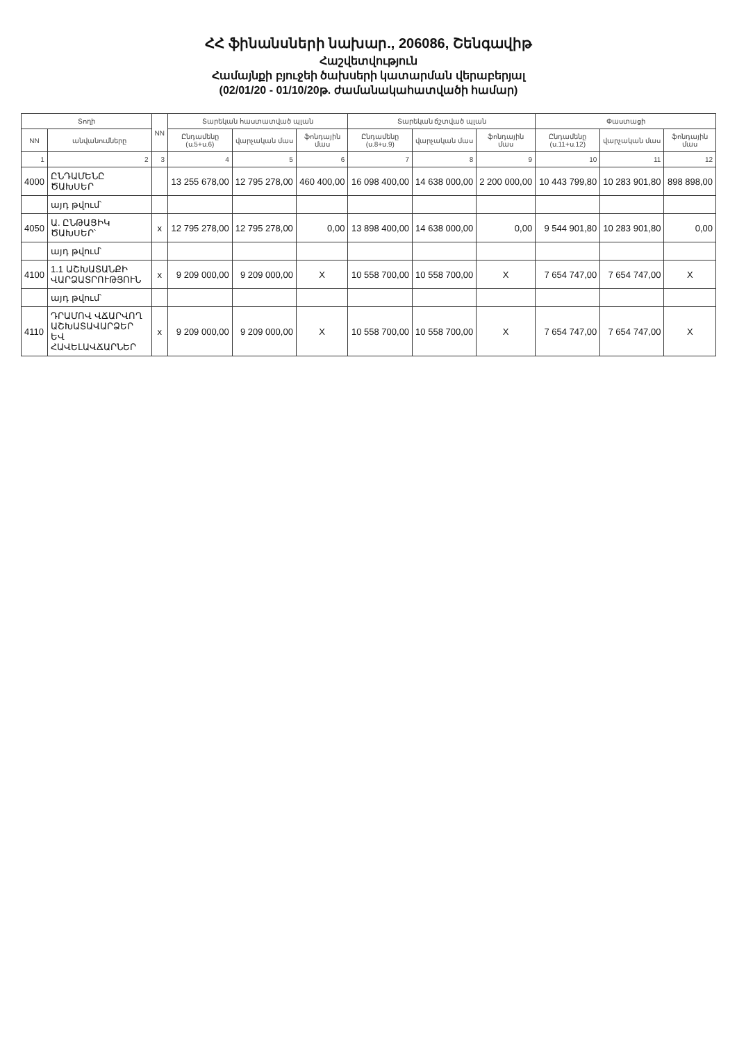ՀՀ ֆինանսների նախար., 206086, Շենգավիթ
Հաշվետվություն
Համայնքի բյուջեի ծախսերի կատարման վերաբերյալ
(02/01/20 - 01/10/20թ. ժամանակահատվածի համար)
| Տողի | | NN | Տարեկան հաստատված պլան | | | Տարեկան ճշտված պլան | | | Փաստացի | | |
| --- | --- | --- | --- | --- | --- | --- | --- | --- | --- | --- | --- |
| NN | անվանումները | | Ընդամենը (ս.5+ս.6) | վարչական մաս | ֆոնդային մաս | Ընդամենը (ս.8+ս.9) | վարչական մաս | ֆոնդային մաս | Ընդամենը (ս.11+ս.12) | վարչական մաս | ֆոնդային մաս |
| 1 | 2 | 3 | 4 | 5 | 6 | 7 | 8 | 9 | 10 | 11 | 12 |
| 4000 | ԸՆԴԱՄԵՆԸ ԾԱԽՍԵՐ | | 13 255 678,00 | 12 795 278,00 | 460 400,00 | 16 098 400,00 | 14 638 000,00 | 2 200 000,00 | 10 443 799,80 | 10 283 901,80 | 898 898,00 |
| | այդ թվում` | | | | | | | | | | |
| 4050 | Ա. ԸՆԹԱՑԻԿ ԾԱԽՍԵՐ՝ | x | 12 795 278,00 | 12 795 278,00 | 0,00 | 13 898 400,00 | 14 638 000,00 | 0,00 | 9 544 901,80 | 10 283 901,80 | 0,00 |
| | այդ թվում` | | | | | | | | | | |
| 4100 | 1.1 ԱՇԽԱՏԱՆՔԻ ՎԱՐՁԱՏՐՈՒԹՅՈՒՆ | x | 9 209 000,00 | 9 209 000,00 | X | 10 558 700,00 | 10 558 700,00 | X | 7 654 747,00 | 7 654 747,00 | X |
| | այդ թվում` | | | | | | | | | | |
| 4110 | ԴՐԱՄՈՎ ՎՃԱՐՎՈՂ ԱՇԽԱՏԱՎԱՐՁԵՐ ԵՎ ՀԱՎԵԼԱՎՃԱՐՆԵՐ | x | 9 209 000,00 | 9 209 000,00 | X | 10 558 700,00 | 10 558 700,00 | X | 7 654 747,00 | 7 654 747,00 | X |